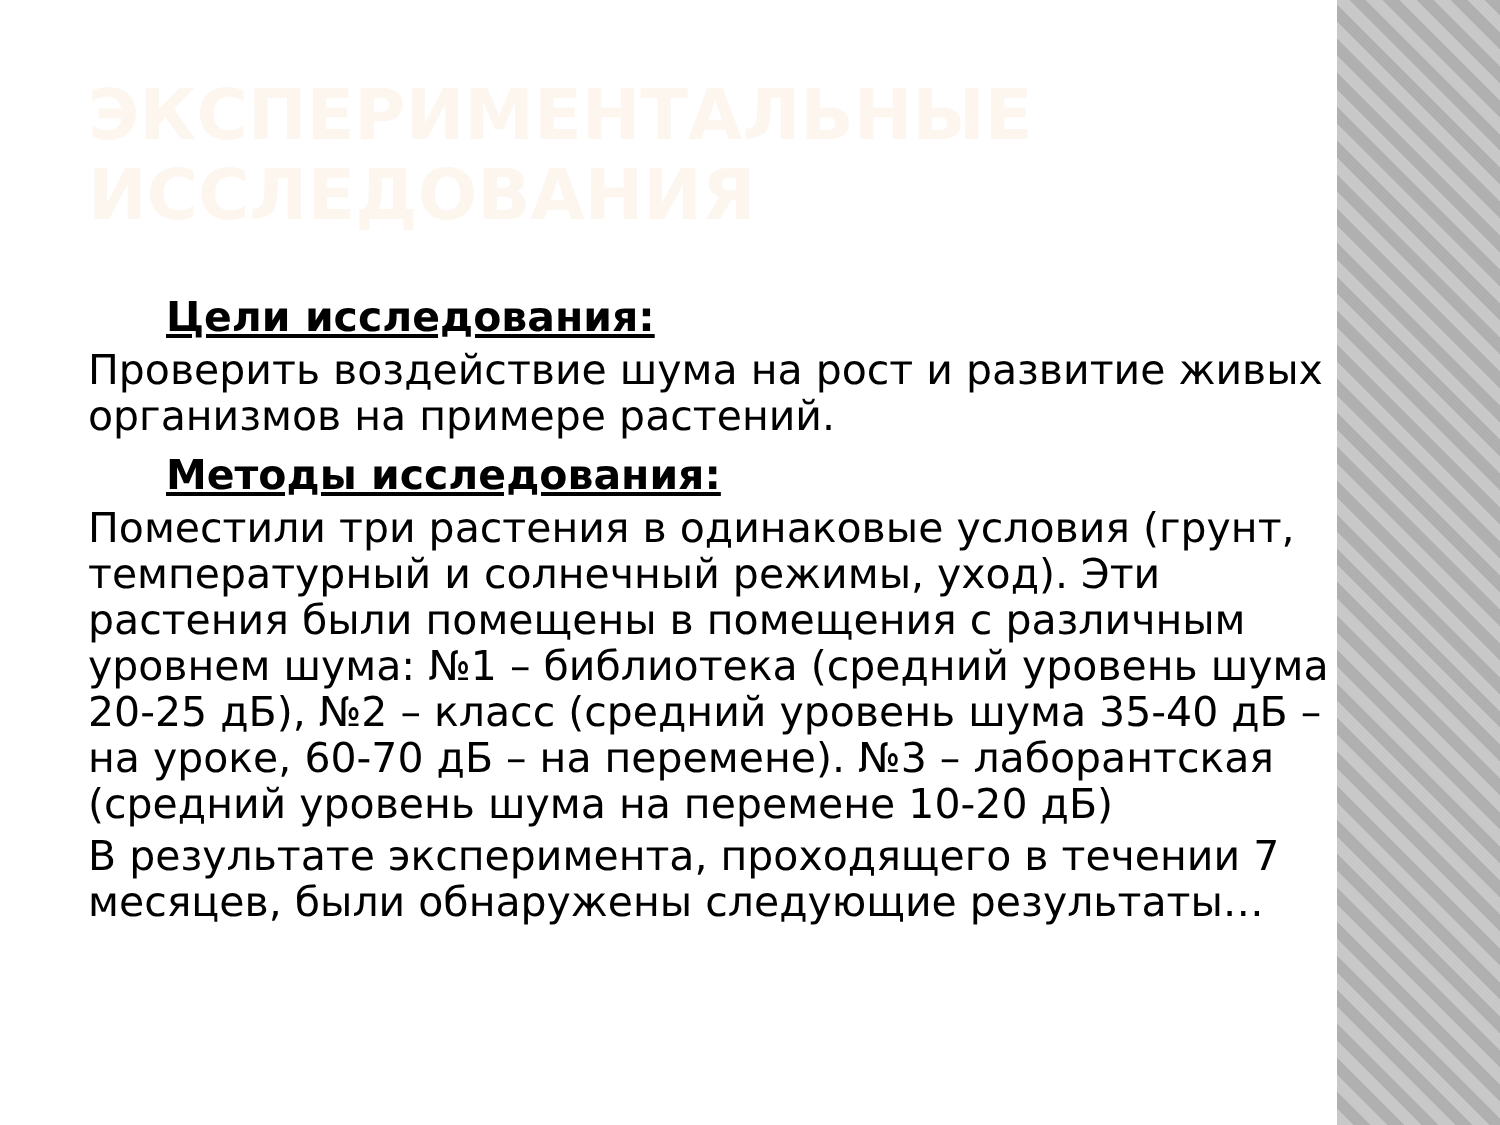ЭКСПЕРИМЕНТАЛЬНЫЕ ИССЛЕДОВАНИЯ
Цели исследования:
Проверить воздействие шума на рост и развитие живых организмов на примере растений.
Методы исследования:
Поместили три растения в одинаковые условия (грунт, температурный и солнечный режимы, уход). Эти растения были помещены в помещения с различным уровнем шума: №1 – библиотека (средний уровень шума 20-25 дБ), №2 – класс (средний уровень шума 35-40 дБ – на уроке, 60-70 дБ – на перемене). №3 – лаборантская (средний уровень шума на перемене 10-20 дБ)
В результате эксперимента, проходящего в течении 7 месяцев, были обнаружены следующие результаты…